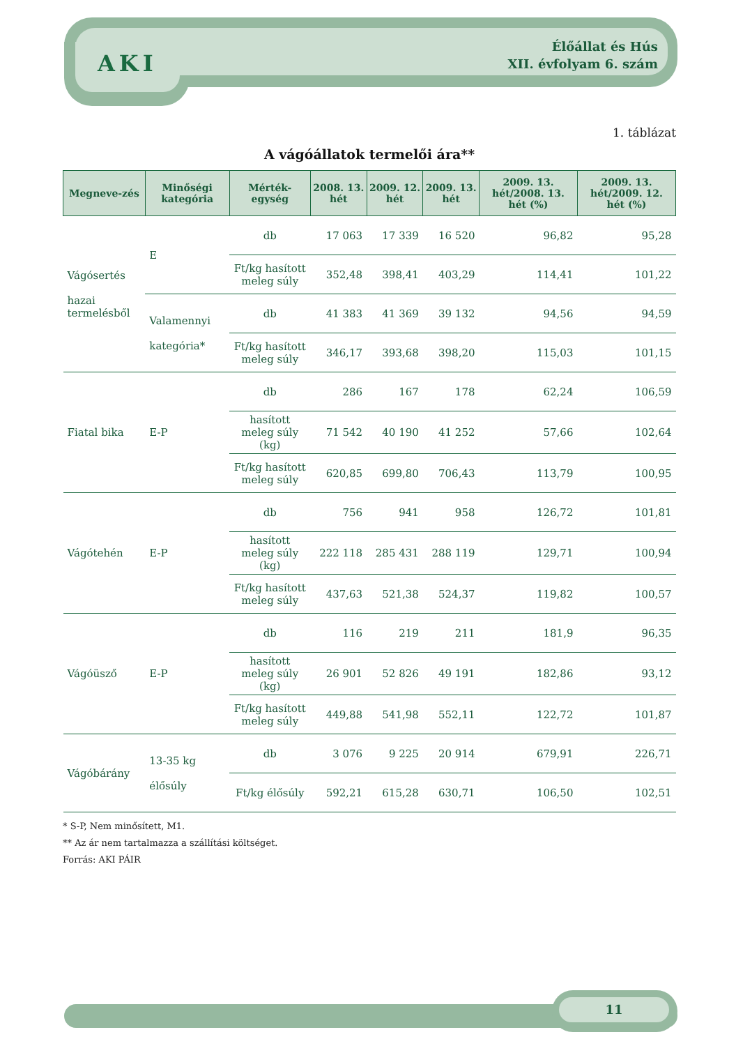AKI
Élőállat és Hús
XII. évfolyam 6. szám
1. táblázat
A vágóállatok termelői ára**
| Megneve-zés | Minőségi kategória | Mérték-egység | 2008. 13. hét | 2009. 12. hét | 2009. 13. hét | 2009. 13. hét/2008. 13. hét (%) | 2009. 13. hét/2009. 12. hét (%) |
| --- | --- | --- | --- | --- | --- | --- | --- |
| Vágósertés hazai termelésből | E | db | 17 063 | 17 339 | 16 520 | 96,82 | 95,28 |
| | | Ft/kg hasított meleg súly | 352,48 | 398,41 | 403,29 | 114,41 | 101,22 |
| | Valamennyi kategória* | db | 41 383 | 41 369 | 39 132 | 94,56 | 94,59 |
| | | Ft/kg hasított meleg súly | 346,17 | 393,68 | 398,20 | 115,03 | 101,15 |
| Fiatal bika | E-P | db | 286 | 167 | 178 | 62,24 | 106,59 |
| | | hasított meleg súly (kg) | 71 542 | 40 190 | 41 252 | 57,66 | 102,64 |
| | | Ft/kg hasított meleg súly | 620,85 | 699,80 | 706,43 | 113,79 | 100,95 |
| Vágótehén | E-P | db | 756 | 941 | 958 | 126,72 | 101,81 |
| | | hasított meleg súly (kg) | 222 118 | 285 431 | 288 119 | 129,71 | 100,94 |
| | | Ft/kg hasított meleg súly | 437,63 | 521,38 | 524,37 | 119,82 | 100,57 |
| Vágóüsző | E-P | db | 116 | 219 | 211 | 181,9 | 96,35 |
| | | hasított meleg súly (kg) | 26 901 | 52 826 | 49 191 | 182,86 | 93,12 |
| | | Ft/kg hasított meleg súly | 449,88 | 541,98 | 552,11 | 122,72 | 101,87 |
| Vágóbárány | 13-35 kg élősúly | db | 3 076 | 9 225 | 20 914 | 679,91 | 226,71 |
| | | Ft/kg élősúly | 592,21 | 615,28 | 630,71 | 106,50 | 102,51 |
* S-P, Nem minősített, M1.
** Az ár nem tartalmazza a szállítási költséget.
Forrás: AKI PÁIR
11